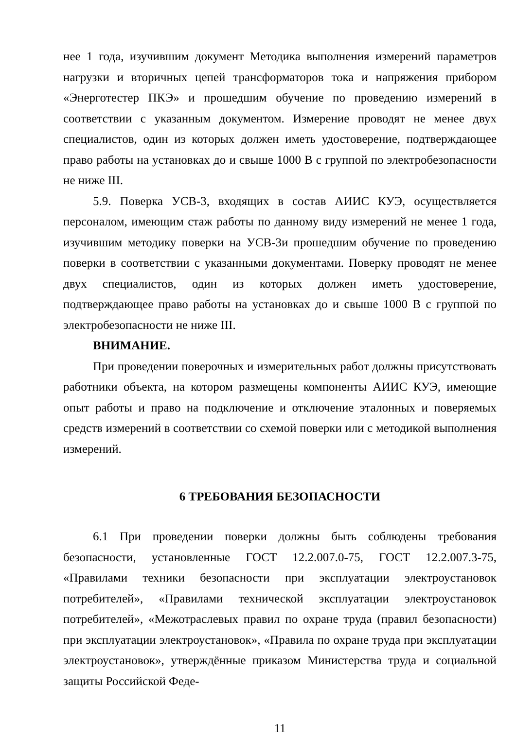нее 1 года, изучившим документ Методика выполнения измерений параметров нагрузки и вторичных цепей трансформаторов тока и напряжения прибором «Энерготестер ПКЭ» и прошедшим обучение по проведению измерений в соответствии с указанным документом. Измерение проводят не менее двух специалистов, один из которых должен иметь удостоверение, подтверждающее право работы на установках до и свыше 1000 В с группой по электробезопасности не ниже III.
5.9. Поверка УСВ-3, входящих в состав АИИС КУЭ, осуществляется персоналом, имеющим стаж работы по данному виду измерений не менее 1 года, изучившим методику поверки на УСВ-3и прошедшим обучение по проведению поверки в соответствии с указанными документами. Поверку проводят не менее двух специалистов, один из которых должен иметь удостоверение, подтверждающее право работы на установках до и свыше 1000 В с группой по электробезопасности не ниже III.
ВНИМАНИЕ.
При проведении поверочных и измерительных работ должны присутствовать работники объекта, на котором размещены компоненты АИИС КУЭ, имеющие опыт работы и право на подключение и отключение эталонных и поверяемых средств измерений в соответствии со схемой поверки или с методикой выполнения измерений.
6 ТРЕБОВАНИЯ БЕЗОПАСНОСТИ
6.1 При проведении поверки должны быть соблюдены требования безопасности, установленные ГОСТ 12.2.007.0-75, ГОСТ 12.2.007.3-75, «Правилами техники безопасности при эксплуатации электроустановок потребителей», «Правилами технической эксплуатации электроустановок потребителей», «Межотраслевых правил по охране труда (правил безопасности) при эксплуатации электроустановок», «Правила по охране труда при эксплуатации электроустановок», утверждённые приказом Министерства труда и социальной защиты Российской Феде-
11